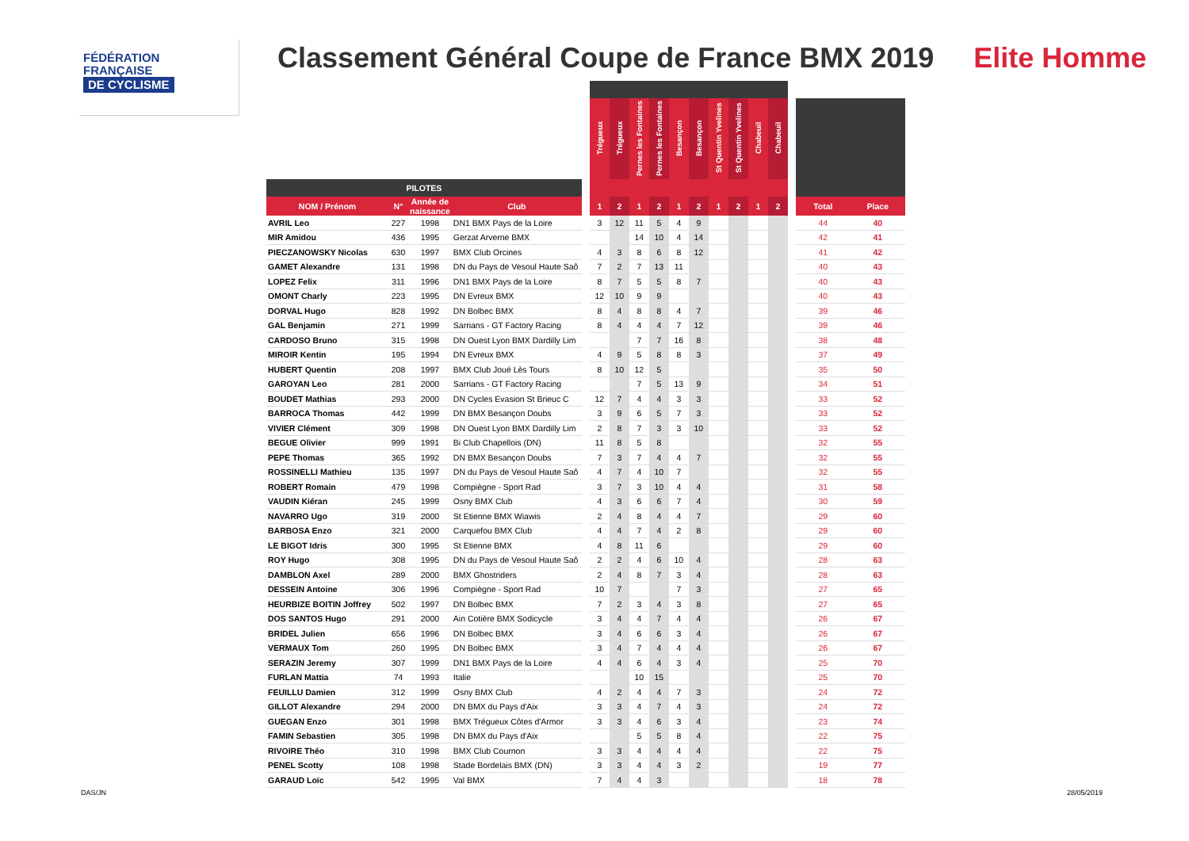FÉDÉRATION
FRANÇAISE
DE CYCLISME
Classement Général Coupe de France BMX 2019 Elite Homme
| | | | | | Trégueux | Trégueux | Pernes les Fontaines | Pernes les Fontaines | Besançon | Besançon | St Quentin Yvelines | St Quentin Yvelines | Chabeuil | Chabeuil | | | |
| --- | --- | --- | --- | --- | --- | --- | --- | --- | --- | --- | --- | --- | --- | --- | --- | --- | --- |
| PILOTES | | | | | | | | | | | | | | | | | |
| NOM / Prénom | N° | Année de naissance | Club | | 1 | 2 | 1 | 2 | 1 | 2 | 1 | 2 | 1 | 2 | | Total | Place |
| AVRIL Leo | 227 | 1998 | DN1 BMX Pays de la Loire | | 3 | 12 | 11 | 5 | 4 | 9 | | | | | | 44 | 40 |
| MIR Amidou | 436 | 1995 | Gerzat Arverne BMX | | | | 14 | 10 | 4 | 14 | | | | | | 42 | 41 |
| PIECZANOWSKY Nicolas | 630 | 1997 | BMX Club Orcines | | 4 | 3 | 8 | 6 | 8 | 12 | | | | | | 41 | 42 |
| GAMET Alexandre | 131 | 1998 | DN du Pays de Vesoul Haute Saô | | 7 | 2 | 7 | 13 | 11 | | | | | | | 40 | 43 |
| LOPEZ Felix | 311 | 1996 | DN1 BMX Pays de la Loire | | 8 | 7 | 5 | 5 | 8 | 7 | | | | | | 40 | 43 |
| OMONT Charly | 223 | 1995 | DN Evreux BMX | | 12 | 10 | 9 | 9 | | | | | | | | 40 | 43 |
| DORVAL Hugo | 828 | 1992 | DN Bolbec BMX | | 8 | 4 | 8 | 8 | 4 | 7 | | | | | | 39 | 46 |
| GAL Benjamin | 271 | 1999 | Sarrians - GT Factory Racing | | 8 | 4 | 4 | 4 | 7 | 12 | | | | | | 39 | 46 |
| CARDOSO Bruno | 315 | 1998 | DN Ouest Lyon BMX Dardilly Lim | | | | 7 | 7 | 16 | 8 | | | | | | 38 | 48 |
| MIROIR Kentin | 195 | 1994 | DN Evreux BMX | | 4 | 9 | 5 | 8 | 8 | 3 | | | | | | 37 | 49 |
| HUBERT Quentin | 208 | 1997 | BMX Club Joué Lès Tours | | 8 | 10 | 12 | 5 | | | | | | | | 35 | 50 |
| GAROYAN Leo | 281 | 2000 | Sarrians - GT Factory Racing | | | | 7 | 5 | 13 | 9 | | | | | | 34 | 51 |
| BOUDET Mathias | 293 | 2000 | DN Cycles Evasion St Brieuc C | | 12 | 7 | 4 | 4 | 3 | 3 | | | | | | 33 | 52 |
| BARROCA Thomas | 442 | 1999 | DN BMX Besançon Doubs | | 3 | 9 | 6 | 5 | 7 | 3 | | | | | | 33 | 52 |
| VIVIER Clément | 309 | 1998 | DN Ouest Lyon BMX Dardilly Lim | | 2 | 8 | 7 | 3 | 3 | 10 | | | | | | 33 | 52 |
| BEGUE Olivier | 999 | 1991 | Bi Club Chapellois (DN) | | 11 | 8 | 5 | 8 | | | | | | | | 32 | 55 |
| PEPE Thomas | 365 | 1992 | DN BMX Besançon Doubs | | 7 | 3 | 7 | 4 | 4 | 7 | | | | | | 32 | 55 |
| ROSSINELLI Mathieu | 135 | 1997 | DN du Pays de Vesoul Haute Saô | | 4 | 7 | 4 | 10 | 7 | | | | | | | 32 | 55 |
| ROBERT Romain | 479 | 1998 | Compiègne - Sport Rad | | 3 | 7 | 3 | 10 | 4 | 4 | | | | | | 31 | 58 |
| VAUDIN Kiéran | 245 | 1999 | Osny BMX Club | | 4 | 3 | 6 | 6 | 7 | 4 | | | | | | 30 | 59 |
| NAVARRO Ugo | 319 | 2000 | St Etienne BMX Wiawis | | 2 | 4 | 8 | 4 | 4 | 7 | | | | | | 29 | 60 |
| BARBOSA Enzo | 321 | 2000 | Carquefou BMX Club | | 4 | 4 | 7 | 4 | 2 | 8 | | | | | | 29 | 60 |
| LE BIGOT Idris | 300 | 1995 | St Etienne BMX | | 4 | 8 | 11 | 6 | | | | | | | | 29 | 60 |
| ROY Hugo | 308 | 1995 | DN du Pays de Vesoul Haute Saô | | 2 | 2 | 4 | 6 | 10 | 4 | | | | | | 28 | 63 |
| DAMBLON Axel | 289 | 2000 | BMX Ghostriders | | 2 | 4 | 8 | 7 | 3 | 4 | | | | | | 28 | 63 |
| DESSEIN Antoine | 306 | 1996 | Compiègne - Sport Rad | | 10 | 7 | | | 7 | 3 | | | | | | 27 | 65 |
| HEURBIZE BOITIN Joffrey | 502 | 1997 | DN Bolbec BMX | | 7 | 2 | 3 | 4 | 3 | 8 | | | | | | 27 | 65 |
| DOS SANTOS Hugo | 291 | 2000 | Ain Cotière BMX Sodicycle | | 3 | 4 | 4 | 7 | 4 | 4 | | | | | | 26 | 67 |
| BRIDEL Julien | 656 | 1996 | DN Bolbec BMX | | 3 | 4 | 6 | 6 | 3 | 4 | | | | | | 26 | 67 |
| VERMAUX Tom | 260 | 1995 | DN Bolbec BMX | | 3 | 4 | 7 | 4 | 4 | 4 | | | | | | 26 | 67 |
| SERAZIN Jeremy | 307 | 1999 | DN1 BMX Pays de la Loire | | 4 | 4 | 6 | 4 | 3 | 4 | | | | | | 25 | 70 |
| FURLAN Mattia | 74 | 1993 | Italie | | | | 10 | 15 | | | | | | | | 25 | 70 |
| FEUILLU Damien | 312 | 1999 | Osny BMX Club | | 4 | 2 | 4 | 4 | 7 | 3 | | | | | | 24 | 72 |
| GILLOT Alexandre | 294 | 2000 | DN BMX du Pays d'Aix | | 3 | 3 | 4 | 7 | 4 | 3 | | | | | | 24 | 72 |
| GUEGAN Enzo | 301 | 1998 | BMX Trégueux Côtes d'Armor | | 3 | 3 | 4 | 6 | 3 | 4 | | | | | | 23 | 74 |
| FAMIN Sebastien | 305 | 1998 | DN BMX du Pays d'Aix | | | | 5 | 5 | 8 | 4 | | | | | | 22 | 75 |
| RIVOIRE Théo | 310 | 1998 | BMX Club Cournon | | 3 | 3 | 4 | 4 | 4 | 4 | | | | | | 22 | 75 |
| PENEL Scotty | 108 | 1998 | Stade Bordelais BMX (DN) | | 3 | 3 | 4 | 4 | 3 | 2 | | | | | | 19 | 77 |
| GARAUD Loïc | 542 | 1995 | Val BMX | | 7 | 4 | 4 | 3 | | | | | | | | 18 | 78 |
DAS/JN 28/05/2019